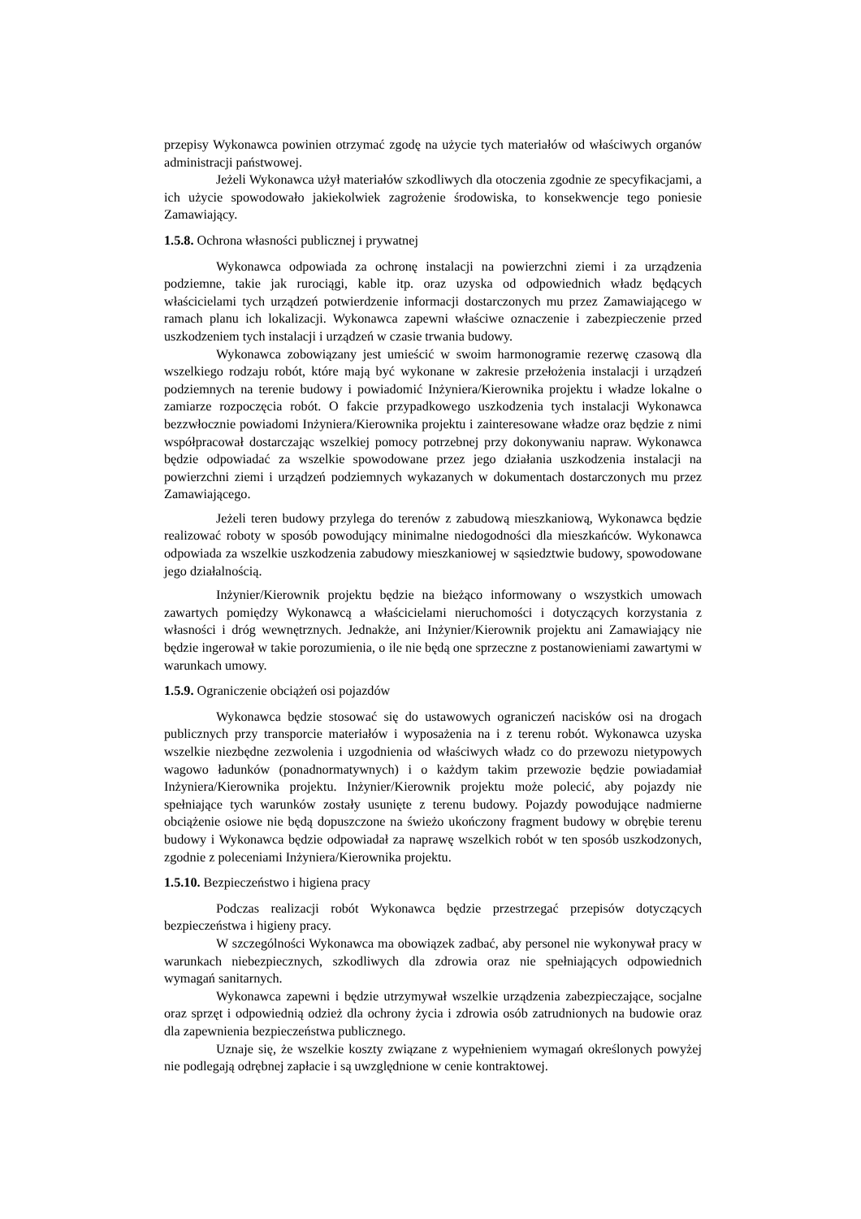przepisy Wykonawca powinien otrzymać zgodę na użycie tych materiałów od właściwych organów administracji państwowej.
Jeżeli Wykonawca użył materiałów szkodliwych dla otoczenia zgodnie ze specyfikacjami, a ich użycie spowodowało jakiekolwiek zagrożenie środowiska, to konsekwencje tego poniesie Zamawiający.
1.5.8. Ochrona własności publicznej i prywatnej
Wykonawca odpowiada za ochronę instalacji na powierzchni ziemi i za urządzenia podziemne, takie jak rurociągi, kable itp. oraz uzyska od odpowiednich władz będących właścicielami tych urządzeń potwierdzenie informacji dostarczonych mu przez Zamawiającego w ramach planu ich lokalizacji. Wykonawca zapewni właściwe oznaczenie i zabezpieczenie przed uszkodzeniem tych instalacji i urządzeń w czasie trwania budowy.
Wykonawca zobowiązany jest umieścić w swoim harmonogramie rezerwę czasową dla wszelkiego rodzaju robót, które mają być wykonane w zakresie przełożenia instalacji i urządzeń podziemnych na terenie budowy i powiadomić Inżyniera/Kierownika projektu i władze lokalne o zamiarze rozpoczęcia robót. O fakcie przypadkowego uszkodzenia tych instalacji Wykonawca bezzwłocznie powiadomi Inżyniera/Kierownika projektu i zainteresowane władze oraz będzie z nimi współpracował dostarczając wszelkiej pomocy potrzebnej przy dokonywaniu napraw. Wykonawca będzie odpowiadać za wszelkie spowodowane przez jego działania uszkodzenia instalacji na powierzchni ziemi i urządzeń podziemnych wykazanych w dokumentach dostarczonych mu przez Zamawiającego.
Jeżeli teren budowy przylega do terenów z zabudową mieszkaniową, Wykonawca będzie realizować roboty w sposób powodujący minimalne niedogodności dla mieszkańców. Wykonawca odpowiada za wszelkie uszkodzenia zabudowy mieszkaniowej w sąsiedztwie budowy, spowodowane jego działalnością.
Inżynier/Kierownik projektu będzie na bieżąco informowany o wszystkich umowach zawartych pomiędzy Wykonawcą a właścicielami nieruchomości i dotyczących korzystania z własności i dróg wewnętrznych. Jednakże, ani Inżynier/Kierownik projektu ani Zamawiający nie będzie ingerował w takie porozumienia, o ile nie będą one sprzeczne z postanowieniami zawartymi w warunkach umowy.
1.5.9. Ograniczenie obciążeń osi pojazdów
Wykonawca będzie stosować się do ustawowych ograniczeń nacisków osi na drogach publicznych przy transporcie materiałów i wyposażenia na i z terenu robót. Wykonawca uzyska wszelkie niezbędne zezwolenia i uzgodnienia od właściwych władz co do przewozu nietypowych wagowo ładunków (ponadnormatywnych) i o każdym takim przewozie będzie powiadamiał Inżyniera/Kierownika projektu. Inżynier/Kierownik projektu może polecić, aby pojazdy nie spełniające tych warunków zostały usunięte z terenu budowy. Pojazdy powodujące nadmierne obciążenie osiowe nie będą dopuszczone na świeżo ukończony fragment budowy w obrębie terenu budowy i Wykonawca będzie odpowiadał za naprawę wszelkich robót w ten sposób uszkodzonych, zgodnie z poleceniami Inżyniera/Kierownika projektu.
1.5.10. Bezpieczeństwo i higiena pracy
Podczas realizacji robót Wykonawca będzie przestrzegać przepisów dotyczących bezpieczeństwa i higieny pracy.
W szczególności Wykonawca ma obowiązek zadbać, aby personel nie wykonywał pracy w warunkach niebezpiecznych, szkodliwych dla zdrowia oraz nie spełniających odpowiednich wymagań sanitarnych.
Wykonawca zapewni i będzie utrzymywał wszelkie urządzenia zabezpieczające, socjalne oraz sprzęt i odpowiednią odzież dla ochrony życia i zdrowia osób zatrudnionych na budowie oraz dla zapewnienia bezpieczeństwa publicznego.
Uznaje się, że wszelkie koszty związane z wypełnieniem wymagań określonych powyżej nie podlegają odrębnej zapłacie i są uwzględnione w cenie kontraktowej.